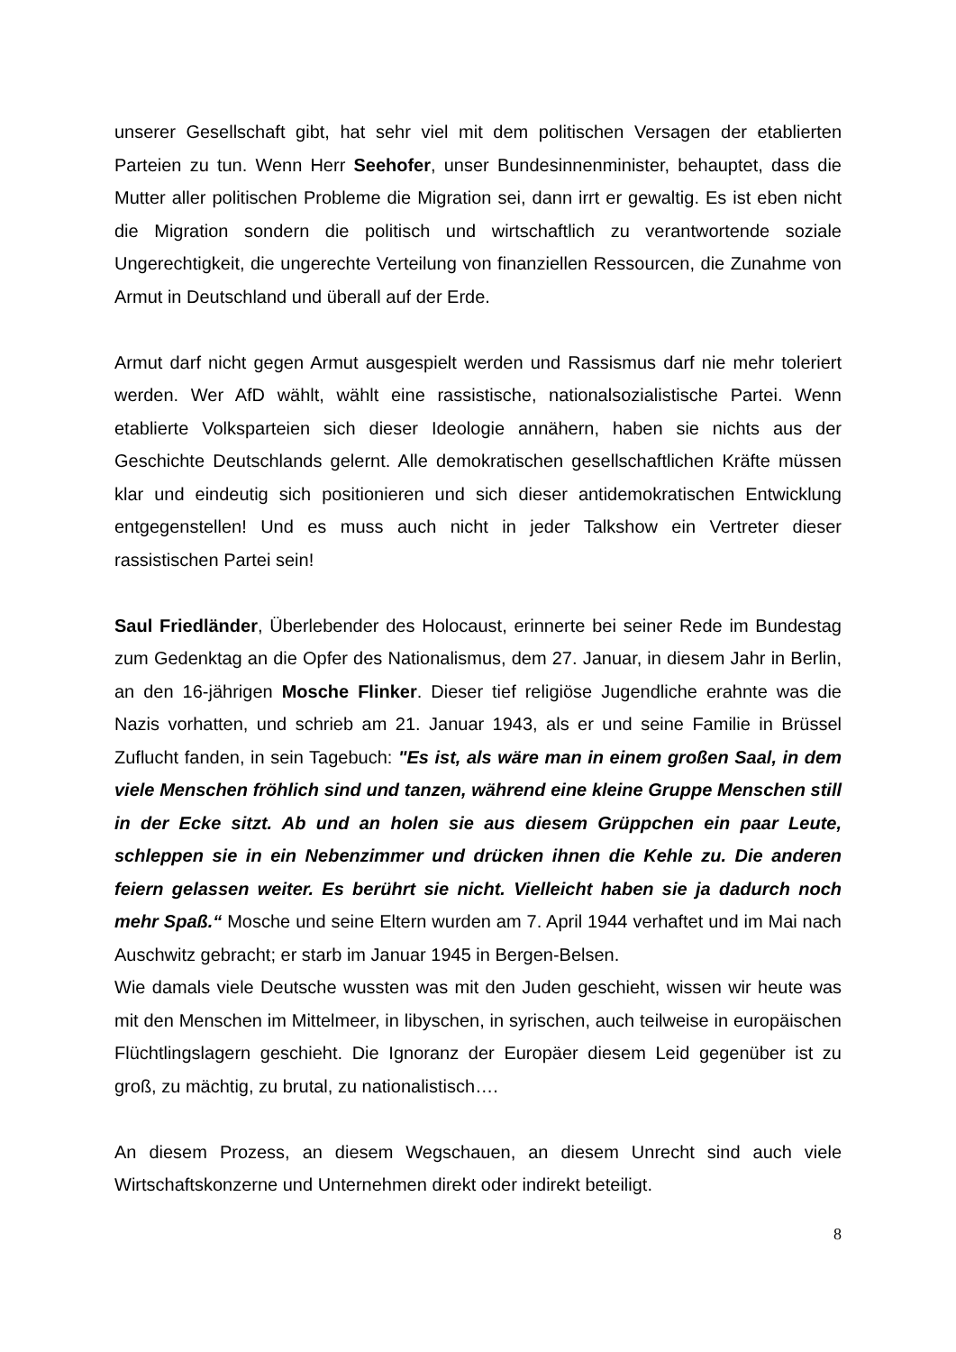unserer Gesellschaft gibt, hat sehr viel mit dem politischen Versagen der etablierten Parteien zu tun. Wenn Herr Seehofer, unser Bundesinnenminister, behauptet, dass die Mutter aller politischen Probleme die Migration sei, dann irrt er gewaltig. Es ist eben nicht die Migration sondern die politisch und wirtschaftlich zu verantwortende soziale Ungerechtigkeit, die ungerechte Verteilung von finanziellen Ressourcen, die Zunahme von Armut in Deutschland und überall auf der Erde.
Armut darf nicht gegen Armut ausgespielt werden und Rassismus darf nie mehr toleriert werden. Wer AfD wählt, wählt eine rassistische, nationalsozialistische Partei. Wenn etablierte Volksparteien sich dieser Ideologie annähern, haben sie nichts aus der Geschichte Deutschlands gelernt. Alle demokratischen gesellschaftlichen Kräfte müssen klar und eindeutig sich positionieren und sich dieser antidemokratischen Entwicklung entgegenstellen! Und es muss auch nicht in jeder Talkshow ein Vertreter dieser rassistischen Partei sein!
Saul Friedländer, Überlebender des Holocaust, erinnerte bei seiner Rede im Bundestag zum Gedenktag an die Opfer des Nationalismus, dem 27. Januar, in diesem Jahr in Berlin, an den 16-jährigen Mosche Flinker. Dieser tief religiöse Jugendliche erahnte was die Nazis vorhatten, und schrieb am 21. Januar 1943, als er und seine Familie in Brüssel Zuflucht fanden, in sein Tagebuch: "Es ist, als wäre man in einem großen Saal, in dem viele Menschen fröhlich sind und tanzen, während eine kleine Gruppe Menschen still in der Ecke sitzt. Ab und an holen sie aus diesem Grüppchen ein paar Leute, schleppen sie in ein Nebenzimmer und drücken ihnen die Kehle zu. Die anderen feiern gelassen weiter. Es berührt sie nicht. Vielleicht haben sie ja dadurch noch mehr Spaß.“ Mosche und seine Eltern wurden am 7. April 1944 verhaftet und im Mai nach Auschwitz gebracht; er starb im Januar 1945 in Bergen-Belsen.
Wie damals viele Deutsche wussten was mit den Juden geschieht, wissen wir heute was mit den Menschen im Mittelmeer, in libyschen, in syrischen, auch teilweise in europäischen Flüchtlingslagern geschieht. Die Ignoranz der Europäer diesem Leid gegenüber ist zu groß, zu mächtig, zu brutal, zu nationalistisch….
An diesem Prozess, an diesem Wegschauen, an diesem Unrecht sind auch viele Wirtschaftskonzerne und Unternehmen direkt oder indirekt beteiligt.
8